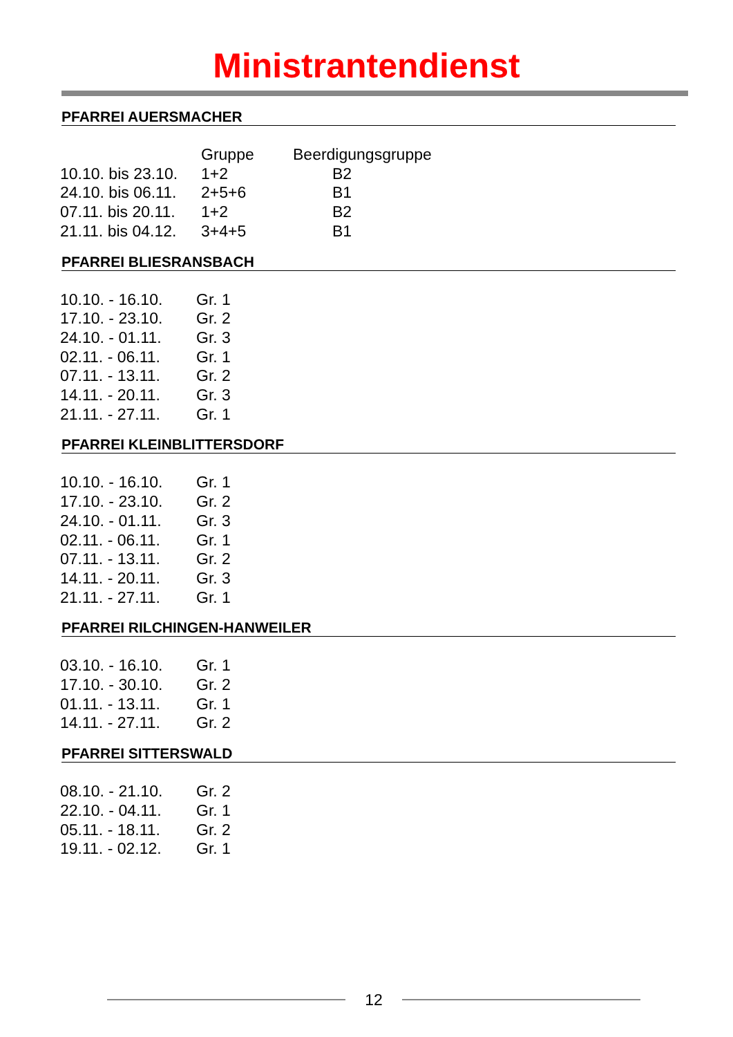Ministrantendienst
PFARREI AUERSMACHER
| | Gruppe | Beerdigungsgruppe |
| --- | --- | --- |
| 10.10. bis 23.10. | 1+2 | B2 |
| 24.10. bis 06.11. | 2+5+6 | B1 |
| 07.11. bis 20.11. | 1+2 | B2 |
| 21.11. bis 04.12. | 3+4+5 | B1 |
PFARREI BLIESRANSBACH
| 10.10. - 16.10. | Gr. 1 |
| 17.10. - 23.10. | Gr. 2 |
| 24.10. - 01.11. | Gr. 3 |
| 02.11. - 06.11. | Gr. 1 |
| 07.11. - 13.11. | Gr. 2 |
| 14.11. - 20.11. | Gr. 3 |
| 21.11. - 27.11. | Gr. 1 |
PFARREI KLEINBLITTERSDORF
| 10.10. - 16.10. | Gr. 1 |
| 17.10. - 23.10. | Gr. 2 |
| 24.10. - 01.11. | Gr. 3 |
| 02.11. - 06.11. | Gr. 1 |
| 07.11. - 13.11. | Gr. 2 |
| 14.11. - 20.11. | Gr. 3 |
| 21.11. - 27.11. | Gr. 1 |
PFARREI RILCHINGEN-HANWEILER
| 03.10. - 16.10. | Gr. 1 |
| 17.10. - 30.10. | Gr. 2 |
| 01.11. - 13.11. | Gr. 1 |
| 14.11. - 27.11. | Gr. 2 |
PFARREI SITTERSWALD
| 08.10. - 21.10. | Gr. 2 |
| 22.10. - 04.11. | Gr. 1 |
| 05.11. - 18.11. | Gr. 2 |
| 19.11. - 02.12. | Gr. 1 |
12